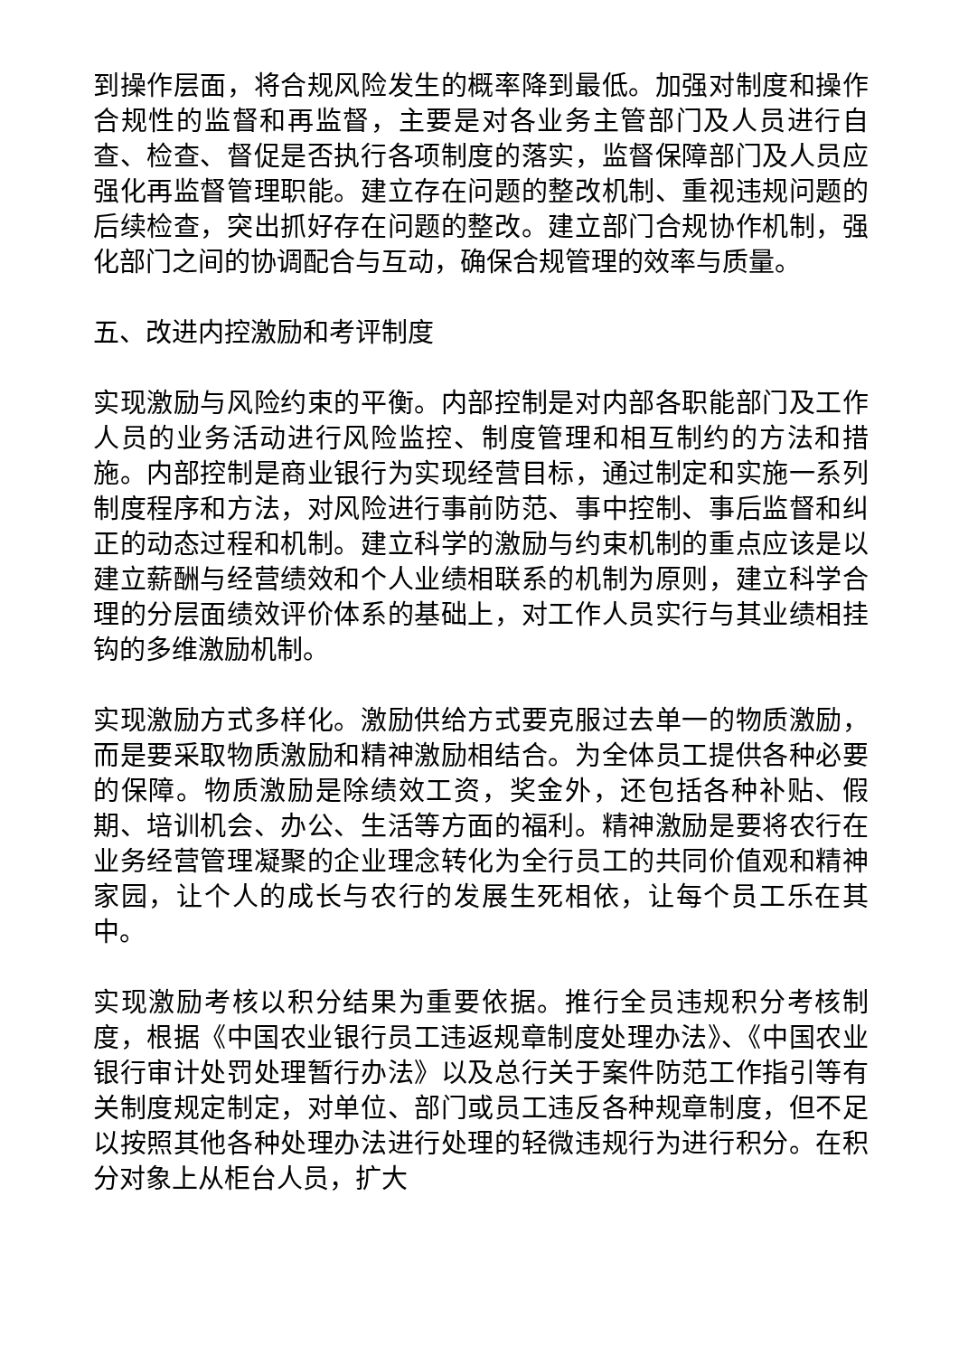到操作层面，将合规风险发生的概率降到最低。加强对制度和操作合规性的监督和再监督，主要是对各业务主管部门及人员进行自查、检查、督促是否执行各项制度的落实，监督保障部门及人员应强化再监督管理职能。建立存在问题的整改机制、重视违规问题的后续检查，突出抓好存在问题的整改。建立部门合规协作机制，强化部门之间的协调配合与互动，确保合规管理的效率与质量。
五、改进内控激励和考评制度
实现激励与风险约束的平衡。内部控制是对内部各职能部门及工作人员的业务活动进行风险监控、制度管理和相互制约的方法和措施。内部控制是商业银行为实现经营目标，通过制定和实施一系列制度程序和方法，对风险进行事前防范、事中控制、事后监督和纠正的动态过程和机制。建立科学的激励与约束机制的重点应该是以建立薪酬与经营绩效和个人业绩相联系的机制为原则，建立科学合理的分层面绩效评价体系的基础上，对工作人员实行与其业绩相挂钩的多维激励机制。
实现激励方式多样化。激励供给方式要克服过去单一的物质激励，而是要采取物质激励和精神激励相结合。为全体员工提供各种必要的保障。物质激励是除绩效工资，奖金外，还包括各种补贴、假期、培训机会、办公、生活等方面的福利。精神激励是要将农行在业务经营管理凝聚的企业理念转化为全行员工的共同价值观和精神家园，让个人的成长与农行的发展生死相依，让每个员工乐在其中。
实现激励考核以积分结果为重要依据。推行全员违规积分考核制度，根据《中国农业银行员工违返规章制度处理办法》、《中国农业银行审计处罚处理暂行办法》以及总行关于案件防范工作指引等有关制度规定制定，对单位、部门或员工违反各种规章制度，但不足以按照其他各种处理办法进行处理的轻微违规行为进行积分。在积分对象上从柜台人员，扩大